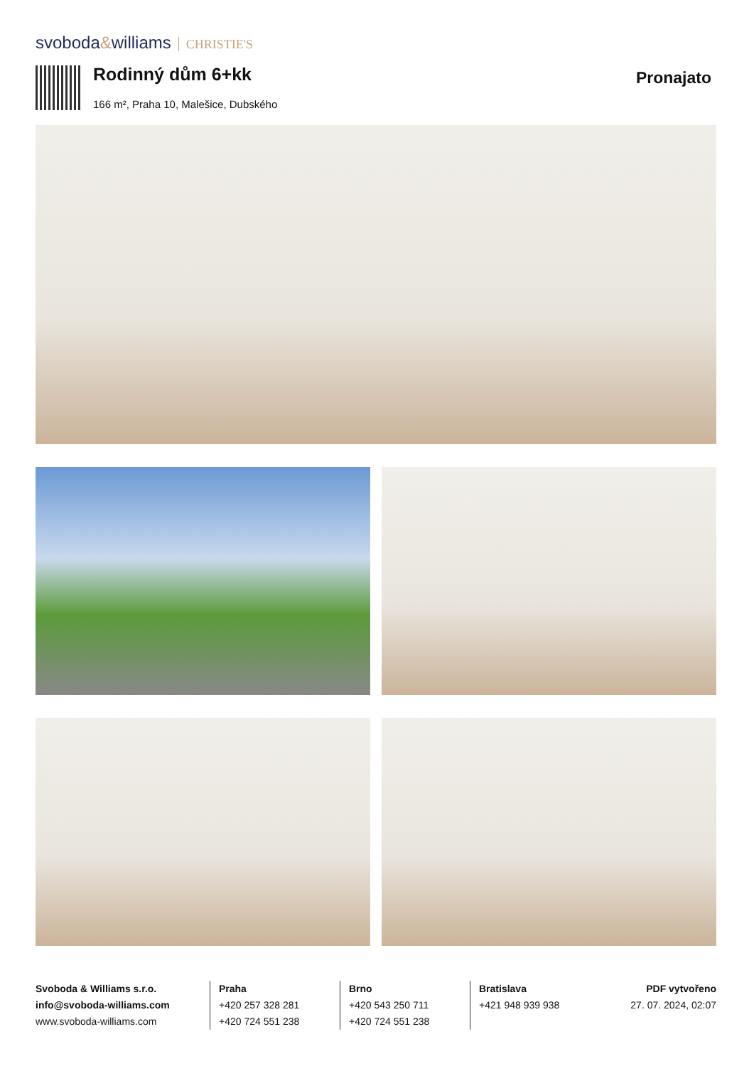svoboda&williams CHRISTIE'S
Rodinný dům 6+kk Pronajato
166 m², Praha 10, Malešice, Dubského
Svoboda & Williams s.r.o.
info@svoboda-williams.com
www.svoboda-williams.com
Praha
+420 257 328 281
+420 724 551 238
Brno
+420 543 250 711
+420 724 551 238
Bratislava
+421 948 939 938
PDF vytvořeno
27. 07. 2024, 02:07